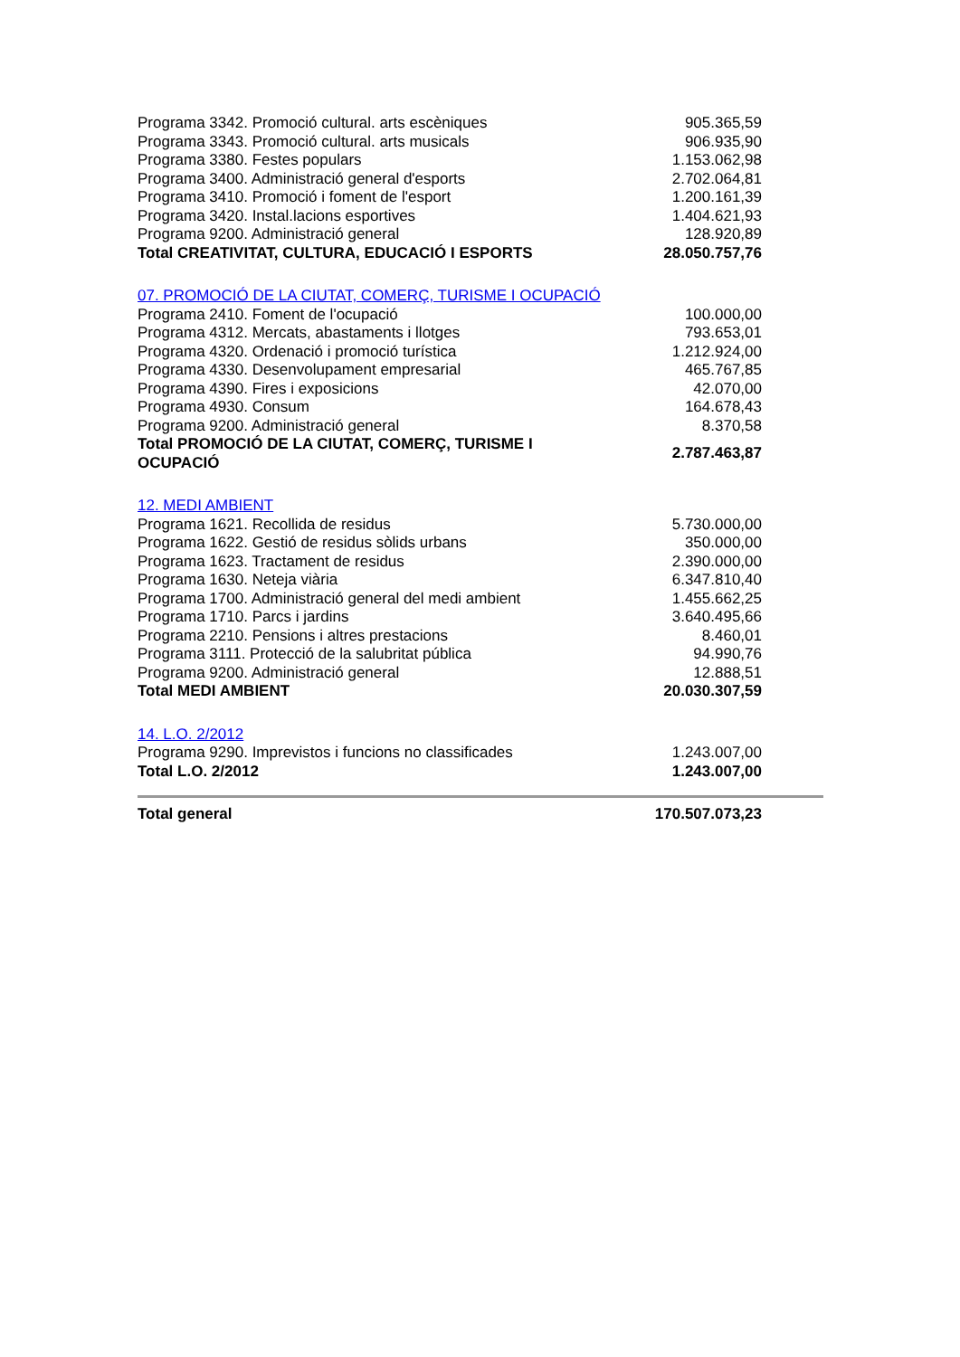| Programa 3342. Promoció cultural. arts escèniques | 905.365,59 |
| Programa 3343. Promoció cultural. arts musicals | 906.935,90 |
| Programa 3380. Festes populars | 1.153.062,98 |
| Programa 3400. Administració general d'esports | 2.702.064,81 |
| Programa 3410. Promoció i foment de l'esport | 1.200.161,39 |
| Programa 3420. Instal.lacions esportives | 1.404.621,93 |
| Programa 9200. Administració general | 128.920,89 |
| Total CREATIVITAT, CULTURA, EDUCACIÓ I ESPORTS | 28.050.757,76 |
| 07. PROMOCIÓ DE LA CIUTAT, COMERÇ, TURISME I OCUPACIÓ | |
| Programa 2410. Foment de l'ocupació | 100.000,00 |
| Programa 4312. Mercats, abastaments i llotges | 793.653,01 |
| Programa 4320. Ordenació i promoció turística | 1.212.924,00 |
| Programa 4330. Desenvolupament empresarial | 465.767,85 |
| Programa 4390. Fires i exposicions | 42.070,00 |
| Programa 4930. Consum | 164.678,43 |
| Programa 9200. Administració general | 8.370,58 |
| Total PROMOCIÓ DE LA CIUTAT, COMERÇ, TURISME I OCUPACIÓ | 2.787.463,87 |
| 12. MEDI AMBIENT | |
| Programa 1621. Recollida de residus | 5.730.000,00 |
| Programa 1622. Gestió de residus sòlids urbans | 350.000,00 |
| Programa 1623. Tractament de residus | 2.390.000,00 |
| Programa 1630. Neteja viària | 6.347.810,40 |
| Programa 1700. Administració general del medi ambient | 1.455.662,25 |
| Programa 1710. Parcs i jardins | 3.640.495,66 |
| Programa 2210. Pensions i altres prestacions | 8.460,01 |
| Programa 3111. Protecció de la salubritat pública | 94.990,76 |
| Programa 9200. Administració general | 12.888,51 |
| Total MEDI AMBIENT | 20.030.307,59 |
| 14. L.O. 2/2012 | |
| Programa 9290. Imprevistos i funcions no classificades | 1.243.007,00 |
| Total L.O. 2/2012 | 1.243.007,00 |
| Total general | 170.507.073,23 |